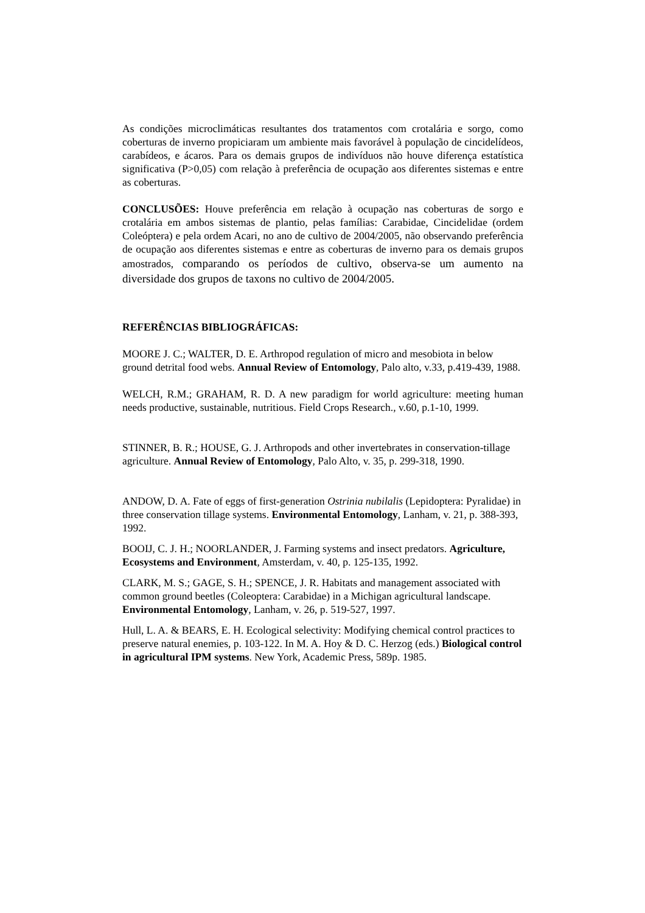As condições microclimáticas resultantes dos tratamentos com crotalária e sorgo, como coberturas de inverno propiciaram um ambiente mais favorável à população de cincidelídeos, carabídeos, e ácaros. Para os demais grupos de indivíduos não houve diferença estatística significativa (P>0,05) com relação à preferência de ocupação aos diferentes sistemas e entre as coberturas.
CONCLUSÕES: Houve preferência em relação à ocupação nas coberturas de sorgo e crotalária em ambos sistemas de plantio, pelas famílias: Carabidae, Cincidelidae (ordem Coleóptera) e pela ordem Acari, no ano de cultivo de 2004/2005, não observando preferência de ocupação aos diferentes sistemas e entre as coberturas de inverno para os demais grupos amostrados, comparando os períodos de cultivo, observa-se um aumento na diversidade dos grupos de taxons no cultivo de 2004/2005.
REFERÊNCIAS BIBLIOGRÁFICAS:
MOORE J. C.; WALTER, D. E. Arthropod regulation of micro and mesobiota in below ground detrital food webs. Annual Review of Entomology, Palo alto, v.33, p.419-439, 1988.
WELCH, R.M.; GRAHAM, R. D. A new paradigm for world agriculture: meeting human needs productive, sustainable, nutritious. Field Crops Research., v.60, p.1-10, 1999.
STINNER, B. R.; HOUSE, G. J. Arthropods and other invertebrates in conservation-tillage agriculture. Annual Review of Entomology, Palo Alto, v. 35, p. 299-318, 1990.
ANDOW, D. A. Fate of eggs of first-generation Ostrinia nubilalis (Lepidoptera: Pyralidae) in three conservation tillage systems. Environmental Entomology, Lanham, v. 21, p. 388-393, 1992.
BOOIJ, C. J. H.; NOORLANDER, J. Farming systems and insect predators. Agriculture, Ecosystems and Environment, Amsterdam, v. 40, p. 125-135, 1992.
CLARK, M. S.; GAGE, S. H.; SPENCE, J. R. Habitats and management associated with common ground beetles (Coleoptera: Carabidae) in a Michigan agricultural landscape. Environmental Entomology, Lanham, v. 26, p. 519-527, 1997.
Hull, L. A. & BEARS, E. H. Ecological selectivity: Modifying chemical control practices to preserve natural enemies, p. 103-122. In M. A. Hoy & D. C. Herzog (eds.) Biological control in agricultural IPM systems. New York, Academic Press, 589p. 1985.